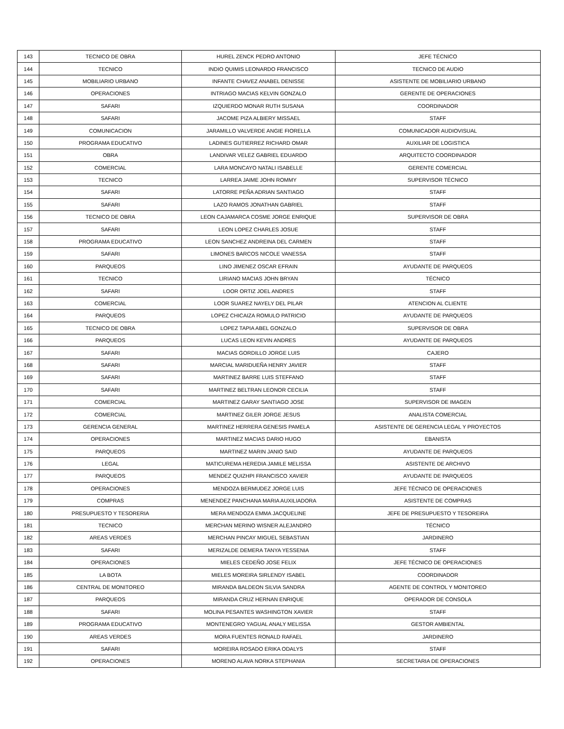| 143 | TECNICO DE OBRA | HUREL ZENCK PEDRO ANTONIO | JEFE TÉCNICO |
| 144 | TECNICO | INDIO QUIMIS LEONARDO FRANCISCO | TECNICO DE AUDIO |
| 145 | MOBILIARIO URBANO | INFANTE CHAVEZ ANABEL DENISSE | ASISTENTE DE MOBILIARIO URBANO |
| 146 | OPERACIONES | INTRIAGO MACIAS KELVIN GONZALO | GERENTE DE OPERACIONES |
| 147 | SAFARI | IZQUIERDO MONAR RUTH SUSANA | COORDINADOR |
| 148 | SAFARI | JACOME PIZA ALBIERY MISSAEL | STAFF |
| 149 | COMUNICACION | JARAMILLO VALVERDE ANGIE FIORELLA | COMUNICADOR AUDIOVISUAL |
| 150 | PROGRAMA EDUCATIVO | LADINES GUTIERREZ RICHARD OMAR | AUXILIAR DE LOGISTICA |
| 151 | OBRA | LANDIVAR VELEZ GABRIEL EDUARDO | ARQUITECTO COORDINADOR |
| 152 | COMERCIAL | LARA MONCAYO NATALI ISABELLE | GERENTE COMERCIAL |
| 153 | TECNICO | LARREA JAIME JOHN ROMMY | SUPERVISOR TÉCNICO |
| 154 | SAFARI | LATORRE PEÑA ADRIAN SANTIAGO | STAFF |
| 155 | SAFARI | LAZO RAMOS JONATHAN GABRIEL | STAFF |
| 156 | TECNICO DE OBRA | LEON CAJAMARCA COSME JORGE ENRIQUE | SUPERVISOR DE OBRA |
| 157 | SAFARI | LEON LOPEZ CHARLES JOSUE | STAFF |
| 158 | PROGRAMA EDUCATIVO | LEON SANCHEZ ANDREINA DEL CARMEN | STAFF |
| 159 | SAFARI | LIMONES BARCOS NICOLE VANESSA | STAFF |
| 160 | PARQUEOS | LINO JIMENEZ OSCAR EFRAIN | AYUDANTE DE PARQUEOS |
| 161 | TECNICO | LIRIANO MACIAS JOHN BRYAN | TÉCNICO |
| 162 | SAFARI | LOOR ORTIZ JOEL ANDRES | STAFF |
| 163 | COMERCIAL | LOOR SUAREZ NAYELY DEL PILAR | ATENCION AL CLIENTE |
| 164 | PARQUEOS | LOPEZ CHICAIZA ROMULO PATRICIO | AYUDANTE DE PARQUEOS |
| 165 | TECNICO DE OBRA | LOPEZ TAPIA ABEL GONZALO | SUPERVISOR DE OBRA |
| 166 | PARQUEOS | LUCAS LEON KEVIN ANDRES | AYUDANTE DE PARQUEOS |
| 167 | SAFARI | MACIAS GORDILLO JORGE LUIS | CAJERO |
| 168 | SAFARI | MARCIAL MARIDUEÑA HENRY JAVIER | STAFF |
| 169 | SAFARI | MARTINEZ BARRE LUIS STEFFANO | STAFF |
| 170 | SAFARI | MARTINEZ BELTRAN LEONOR CECILIA | STAFF |
| 171 | COMERCIAL | MARTINEZ GARAY SANTIAGO JOSE | SUPERVISOR DE IMAGEN |
| 172 | COMERCIAL | MARTINEZ GILER JORGE JESUS | ANALISTA COMERCIAL |
| 173 | GERENCIA GENERAL | MARTINEZ HERRERA GENESIS PAMELA | ASISTENTE DE GERENCIA LEGAL Y PROYECTOS |
| 174 | OPERACIONES | MARTINEZ MACIAS DARIO HUGO | EBANISTA |
| 175 | PARQUEOS | MARTINEZ MARIN JANIO SAID | AYUDANTE DE PARQUEOS |
| 176 | LEGAL | MATICUREMA HEREDIA JAMILE MELISSA | ASISTENTE DE ARCHIVO |
| 177 | PARQUEOS | MENDEZ QUIZHPI FRANCISCO XAVIER | AYUDANTE DE PARQUEOS |
| 178 | OPERACIONES | MENDOZA BERMUDEZ JORGE LUIS | JEFE TÉCNICO DE OPERACIONES |
| 179 | COMPRAS | MENENDEZ PANCHANA MARIA AUXILIADORA | ASISTENTE DE COMPRAS |
| 180 | PRESUPUESTO Y TESORERIA | MERA MENDOZA EMMA JACQUELINE | JEFE DE PRESUPUESTO Y TESOREIRA |
| 181 | TECNICO | MERCHAN MERINO WISNER ALEJANDRO | TÉCNICO |
| 182 | AREAS VERDES | MERCHAN PINCAY MIGUEL SEBASTIAN | JARDINERO |
| 183 | SAFARI | MERIZALDE DEMERA TANYA YESSENIA | STAFF |
| 184 | OPERACIONES | MIELES CEDEÑO JOSE FELIX | JEFE TÉCNICO DE OPERACIONES |
| 185 | LA BOTA | MIELES MOREIRA SIRLENDY ISABEL | COORDINADOR |
| 186 | CENTRAL DE MONITOREO | MIRANDA BALDEON SILVIA SANDRA | AGENTE DE CONTROL Y MONITOREO |
| 187 | PARQUEOS | MIRANDA CRUZ HERNAN ENRIQUE | OPERADOR DE CONSOLA |
| 188 | SAFARI | MOLINA PESANTES WASHINGTON XAVIER | STAFF |
| 189 | PROGRAMA EDUCATIVO | MONTENEGRO YAGUAL ANALY MELISSA | GESTOR AMBIENTAL |
| 190 | AREAS VERDES | MORA FUENTES RONALD RAFAEL | JARDINERO |
| 191 | SAFARI | MOREIRA ROSADO ERIKA ODALYS | STAFF |
| 192 | OPERACIONES | MORENO ALAVA NORKA STEPHANIA | SECRETARIA DE OPERACIONES |